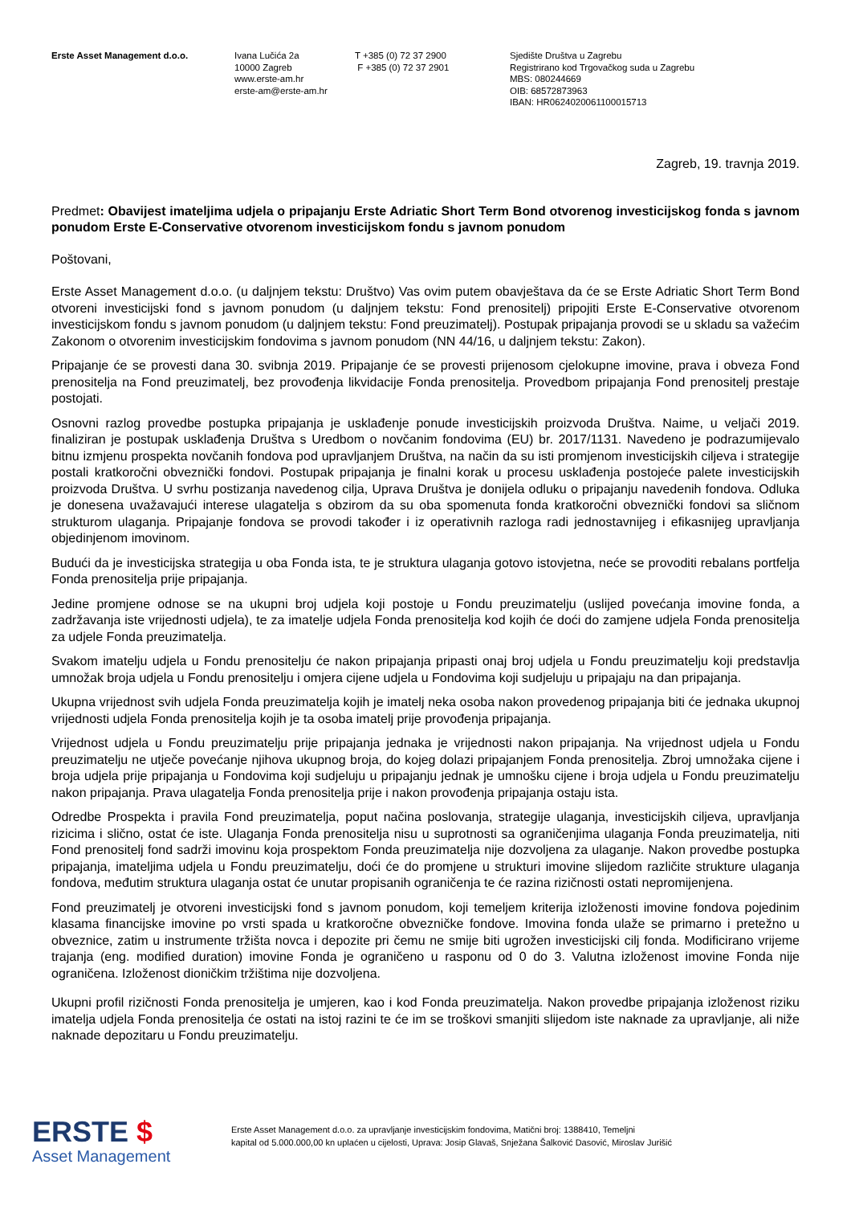Erste Asset Management d.o.o. Ivana Lučića 2a
10000 Zagreb
www.erste-am.hr
erste-am@erste-am.hr
T +385 (0) 72 37 2900
F +385 (0) 72 37 2901
Sjedište Društva u Zagrebu
Registrirano kod Trgovačkog suda u Zagrebu
MBS: 080244669
OIB: 68572873963
IBAN: HR0624020061100015713
Zagreb, 19. travnja 2019.
Predmet: Obavijest imateljima udjela o pripajanju Erste Adriatic Short Term Bond otvorenog investicijskog fonda s javnom ponudom Erste E-Conservative otvorenom investicijskom fondu s javnom ponudom
Poštovani,
Erste Asset Management d.o.o. (u daljnjem tekstu: Društvo) Vas ovim putem obavještava da će se Erste Adriatic Short Term Bond otvoreni investicijski fond s javnom ponudom (u daljnjem tekstu: Fond prenositelj) pripojiti Erste E-Conservative otvorenom investicijskom fondu s javnom ponudom (u daljnjem tekstu: Fond preuzimatelj). Postupak pripajanja provodi se u skladu sa važećim Zakonom o otvorenim investicijskim fondovima s javnom ponudom (NN 44/16, u daljnjem tekstu: Zakon).
Pripajanje će se provesti dana 30. svibnja 2019. Pripajanje će se provesti prijenosom cjelokupne imovine, prava i obveza Fond prenositelja na Fond preuzimatelj, bez provođenja likvidacije Fonda prenositelja. Provedbom pripajanja Fond prenositelj prestaje postojati.
Osnovni razlog provedbe postupka pripajanja je usklađenje ponude investicijskih proizvoda Društva. Naime, u veljači 2019. finaliziran je postupak usklađenja Društva s Uredbom o novčanim fondovima (EU) br. 2017/1131. Navedeno je podrazumijevalo bitnu izmjenu prospekta novčanih fondova pod upravljanjem Društva, na način da su isti promjenom investicijskih ciljeva i strategije postali kratkoročni obveznički fondovi. Postupak pripajanja je finalni korak u procesu usklađenja postojeće palete investicijskih proizvoda Društva. U svrhu postizanja navedenog cilja, Uprava Društva je donijela odluku o pripajanju navedenih fondova. Odluka je donesena uvažavajući interese ulagatelja s obzirom da su oba spomenuta fonda kratkoročni obveznički fondovi sa sličnom strukturom ulaganja. Pripajanje fondova se provodi također i iz operativnih razloga radi jednostavnijeg i efikasnijeg upravljanja objedinjenom imovinom.
Budući da je investicijska strategija u oba Fonda ista, te je struktura ulaganja gotovo istovjetna, neće se provoditi rebalans portfelja Fonda prenositelja prije pripajanja.
Jedine promjene odnose se na ukupni broj udjela koji postoje u Fondu preuzimatelju (uslijed povećanja imovine fonda, a zadržavanja iste vrijednosti udjela), te za imatelje udjela Fonda prenositelja kod kojih će doći do zamjene udjela Fonda prenositelja za udjele Fonda preuzimatelja.
Svakom imatelju udjela u Fondu prenositelju će nakon pripajanja pripasti onaj broj udjela u Fondu preuzimatelju koji predstavlja umnožak broja udjela u Fondu prenositelju i omjera cijene udjela u Fondovima koji sudjeluju u pripajaju na dan pripajanja.
Ukupna vrijednost svih udjela Fonda preuzimatelja kojih je imatelj neka osoba nakon provedenog pripajanja biti će jednaka ukupnoj vrijednosti udjela Fonda prenositelja kojih je ta osoba imatelj prije provođenja pripajanja.
Vrijednost udjela u Fondu preuzimatelju prije pripajanja jednaka je vrijednosti nakon pripajanja. Na vrijednost udjela u Fondu preuzimatelju ne utječe povećanje njihova ukupnog broja, do kojeg dolazi pripajanjem Fonda prenositelja. Zbroj umnožaka cijene i broja udjela prije pripajanja u Fondovima koji sudjeluju u pripajanju jednak je umnošku cijene i broja udjela u Fondu preuzimatelju nakon pripajanja. Prava ulagatelja Fonda prenositelja prije i nakon provođenja pripajanja ostaju ista.
Odredbe Prospekta i pravila Fond preuzimatelja, poput načina poslovanja, strategije ulaganja, investicijskih ciljeva, upravljanja rizicima i slično, ostat će iste. Ulaganja Fonda prenositelja nisu u suprotnosti sa ograničenjima ulaganja Fonda preuzimatelja, niti Fond prenositelj fond sadrži imovinu koja prospektom Fonda preuzimatelja nije dozvoljena za ulaganje. Nakon provedbe postupka pripajanja, imateljima udjela u Fondu preuzimatelju, doći će do promjene u strukturi imovine slijedom različite strukture ulaganja fondova, međutim struktura ulaganja ostat će unutar propisanih ograničenja te će razina rizičnosti ostati nepromijenjena.
Fond preuzimatelj je otvoreni investicijski fond s javnom ponudom, koji temeljem kriterija izloženosti imovine fondova pojedinim klasama financijske imovine po vrsti spada u kratkoročne obvezničke fondove. Imovina fonda ulaže se primarno i pretežno u obveznice, zatim u instrumente tržišta novca i depozite pri čemu ne smije biti ugrožen investicijski cilj fonda. Modificirano vrijeme trajanja (eng. modified duration) imovine Fonda je ograničeno u rasponu od 0 do 3. Valutna izloženost imovine Fonda nije ograničena. Izloženost dioničkim tržištima nije dozvoljena.
Ukupni profil rizičnosti Fonda prenositelja je umjeren, kao i kod Fonda preuzimatelja. Nakon provedbe pripajanja izloženost riziku imatelja udjela Fonda prenositelja će ostati na istoj razini te će im se troškovi smanjiti slijedom iste naknade za upravljanje, ali niže naknade depozitaru u Fondu preuzimatelju.
ERSTE $
Asset Management
Erste Asset Management d.o.o. za upravljanje investicijskim fondovima, Matični broj: 1388410, Temeljni
kapital od 5.000.000,00 kn uplaćen u cijelosti, Uprava: Josip Glavaš, Snježana Šalković Dasović, Miroslav Jurišić